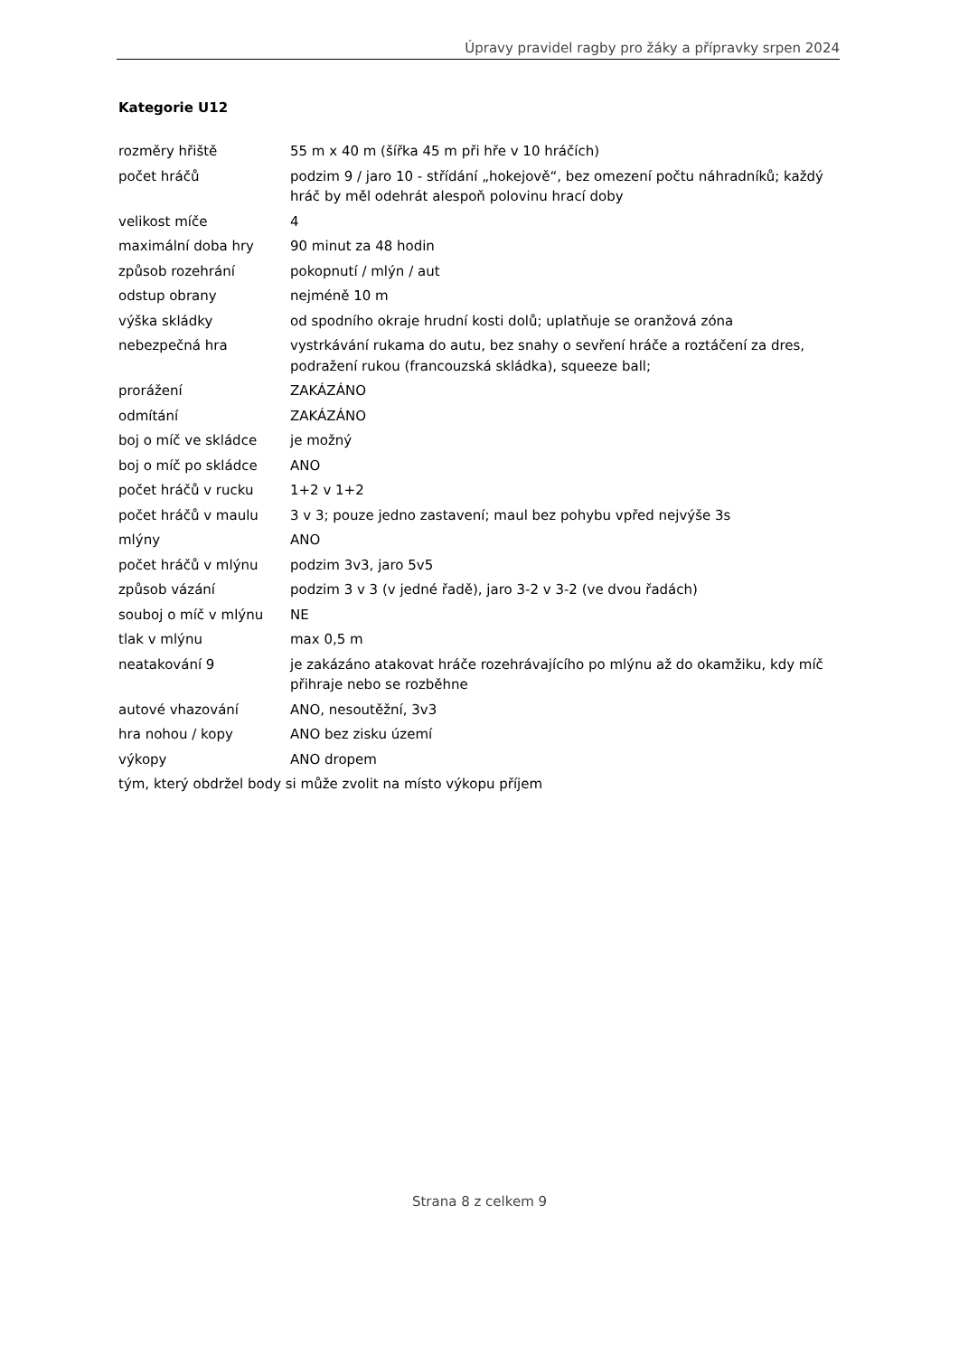Úpravy pravidel ragby pro žáky a přípravky srpen 2024
Kategorie U12
| rozměry hřiště | 55 m x 40 m (šířka 45 m při hře v 10 hráčích) |
| počet hráčů | podzim 9 / jaro 10 - střídání „hokejově“, bez omezení počtu náhradníků; každý hráč by měl odehrát alespoň polovinu hrací doby |
| velikost míče | 4 |
| maximální doba hry | 90 minut za 48 hodin |
| způsob rozehrání | pokopnutí / mlýn / aut |
| odstup obrany | nejméně 10 m |
| výška skládky | od spodního okraje hrudní kosti dolů; uplatňuje se oranžová zóna |
| nebezpečná hra | vystrkávání rukama do autu, bez snahy o sevření hráče a roztáčení za dres, podražení rukou (francouzská skládka), squeeze ball; |
| prorážení | ZAKÁZÁNO |
| odmítání | ZAKÁZÁNO |
| boj o míč ve skládce | je možný |
| boj o míč po skládce | ANO |
| počet hráčů v rucku | 1+2 v 1+2 |
| počet hráčů v maulu | 3 v 3; pouze jedno zastavení; maul bez pohybu vpřed nejvýše 3s |
| mlýny | ANO |
| počet hráčů v mlýnu | podzim 3v3, jaro 5v5 |
| způsob vázání | podzim 3 v 3 (v jedné řadě), jaro 3-2 v 3-2 (ve dvou řadách) |
| souboj o míč v mlýnu | NE |
| tlak v mlýnu | max 0,5 m |
| neatakování 9 | je zakázáno atakovat hráče rozehrávajícího po mlýnu až do okamžiku, kdy míč přihraje nebo se rozběhne |
| autové vhazování | ANO, nesoutěžní, 3v3 |
| hra nohou / kopy | ANO bez zisku území |
| výkopy | ANO dropem |
| tým, který obdržel body si může zvolit na místo výkopu příjem | |
Strana 8 z celkem 9